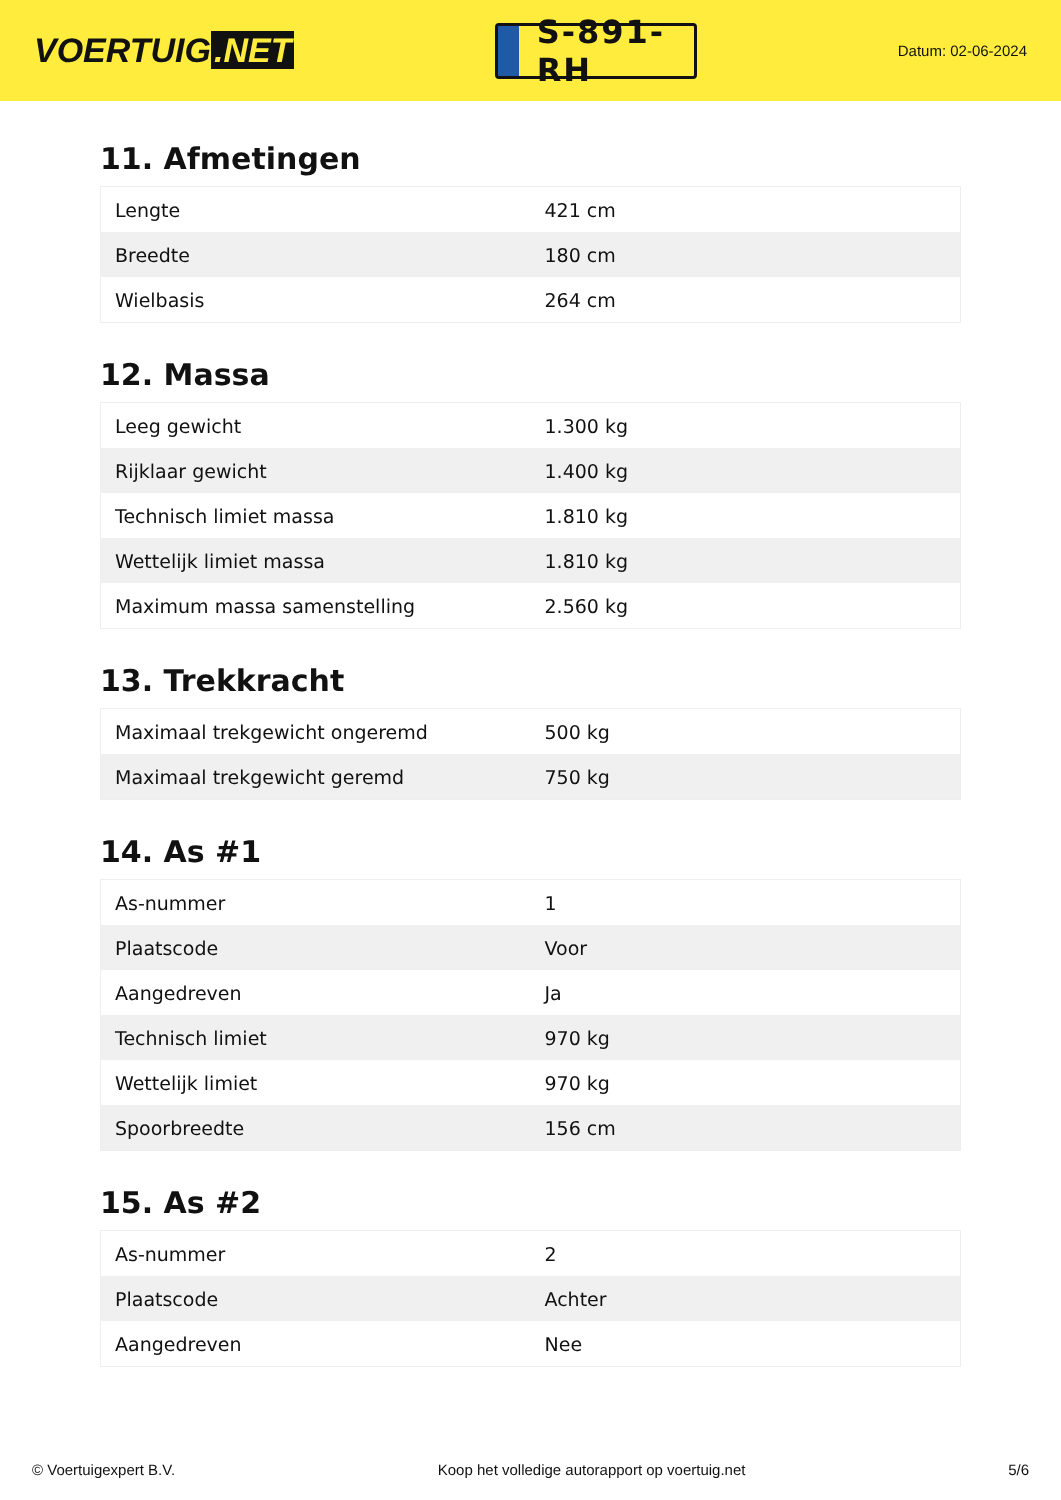VOERTUIG.NET
S-891-RH
Datum: 02-06-2024
11. Afmetingen
| Lengte | 421 cm |
| Breedte | 180 cm |
| Wielbasis | 264 cm |
12. Massa
| Leeg gewicht | 1.300 kg |
| Rijklaar gewicht | 1.400 kg |
| Technisch limiet massa | 1.810 kg |
| Wettelijk limiet massa | 1.810 kg |
| Maximum massa samenstelling | 2.560 kg |
13. Trekkracht
| Maximaal trekgewicht ongeremd | 500 kg |
| Maximaal trekgewicht geremd | 750 kg |
14. As #1
| As-nummer | 1 |
| Plaatscode | Voor |
| Aangedreven | Ja |
| Technisch limiet | 970 kg |
| Wettelijk limiet | 970 kg |
| Spoorbreedte | 156 cm |
15. As #2
| As-nummer | 2 |
| Plaatscode | Achter |
| Aangedreven | Nee |
© Voertuigexpert B.V. Koop het volledige autorapport op voertuig.net 5/6